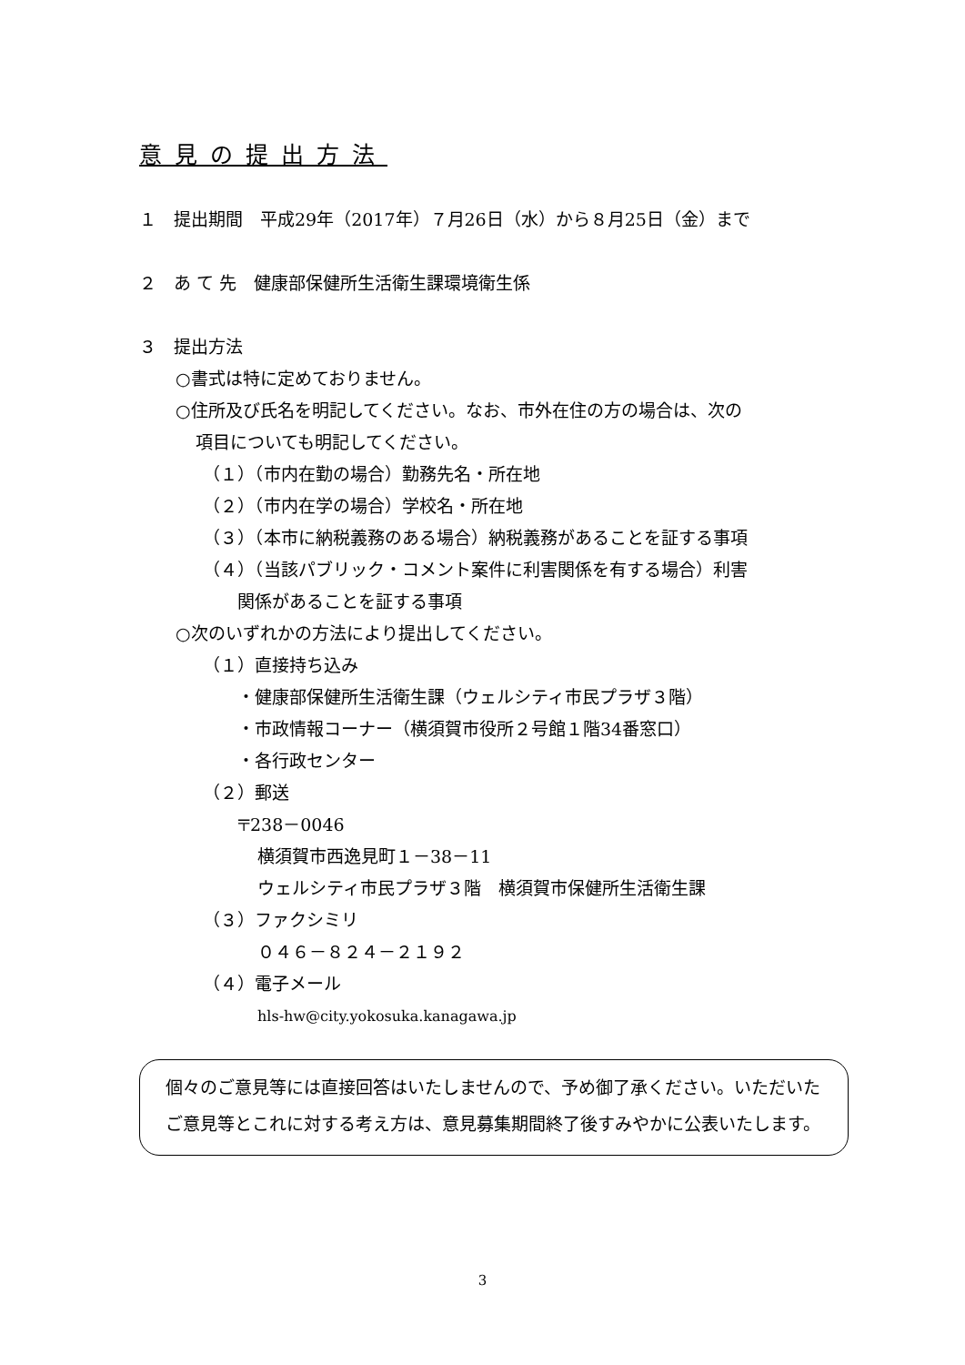意見の提出方法
１　提出期間　平成29年（2017年）７月26日（水）から８月25日（金）まで
２　あ て 先　健康部保健所生活衛生課環境衛生係
３　提出方法
○書式は特に定めておりません。
○住所及び氏名を明記してください。なお、市外在住の方の場合は、次の
項目についても明記してください。
（１）（市内在勤の場合）勤務先名・所在地
（２）（市内在学の場合）学校名・所在地
（３）（本市に納税義務のある場合）納税義務があることを証する事項
（４）（当該パブリック・コメント案件に利害関係を有する場合）利害
関係があることを証する事項
○次のいずれかの方法により提出してください。
（１）直接持ち込み
・健康部保健所生活衛生課（ウェルシティ市民プラザ３階）
・市政情報コーナー（横須賀市役所２号館１階34番窓口）
・各行政センター
（２）郵送
〒238－0046
横須賀市西逸見町１－38－11
ウェルシティ市民プラザ３階　横須賀市保健所生活衛生課
（３）ファクシミリ
０４６－８２４－２１９２
（４）電子メール
hls-hw@city.yokosuka.kanagawa.jp
個々のご意見等には直接回答はいたしませんので、予め御了承ください。いただいたご意見等とこれに対する考え方は、意見募集期間終了後すみやかに公表いたします。
3